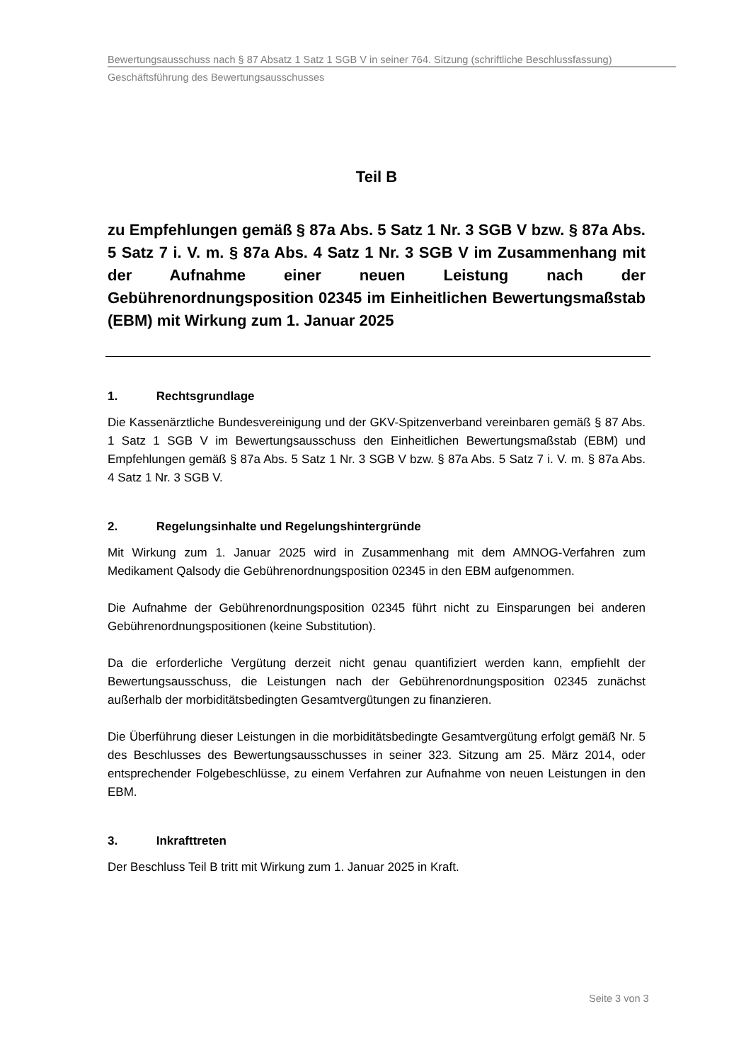Bewertungsausschuss nach § 87 Absatz 1 Satz 1 SGB V in seiner 764. Sitzung (schriftliche Beschlussfassung)
Geschäftsführung des Bewertungsausschusses
Teil B
zu Empfehlungen gemäß § 87a Abs. 5 Satz 1 Nr. 3 SGB V bzw. § 87a Abs. 5 Satz 7 i. V. m. § 87a Abs. 4 Satz 1 Nr. 3 SGB V im Zusammenhang mit der Aufnahme einer neuen Leistung nach der Gebührenordnungsposition 02345 im Einheitlichen Bewertungsmaßstab (EBM) mit Wirkung zum 1. Januar 2025
1. Rechtsgrundlage
Die Kassenärztliche Bundesvereinigung und der GKV-Spitzenverband vereinbaren gemäß § 87 Abs. 1 Satz 1 SGB V im Bewertungsausschuss den Einheitlichen Bewertungsmaßstab (EBM) und Empfehlungen gemäß § 87a Abs. 5 Satz 1 Nr. 3 SGB V bzw. § 87a Abs. 5 Satz 7 i. V. m. § 87a Abs. 4 Satz 1 Nr. 3 SGB V.
2. Regelungsinhalte und Regelungshintergründe
Mit Wirkung zum 1. Januar 2025 wird in Zusammenhang mit dem AMNOG-Verfahren zum Medikament Qalsody die Gebührenordnungsposition 02345 in den EBM aufgenommen.
Die Aufnahme der Gebührenordnungsposition 02345 führt nicht zu Einsparungen bei anderen Gebührenordnungspositionen (keine Substitution).
Da die erforderliche Vergütung derzeit nicht genau quantifiziert werden kann, empfiehlt der Bewertungsausschuss, die Leistungen nach der Gebührenordnungsposition 02345 zunächst außerhalb der morbiditätsbedingten Gesamtvergütungen zu finanzieren.
Die Überführung dieser Leistungen in die morbiditätsbedingte Gesamtvergütung erfolgt gemäß Nr. 5 des Beschlusses des Bewertungsausschusses in seiner 323. Sitzung am 25. März 2014, oder entsprechender Folgebeschlüsse, zu einem Verfahren zur Aufnahme von neuen Leistungen in den EBM.
3. Inkrafttreten
Der Beschluss Teil B tritt mit Wirkung zum 1. Januar 2025 in Kraft.
Seite 3 von 3